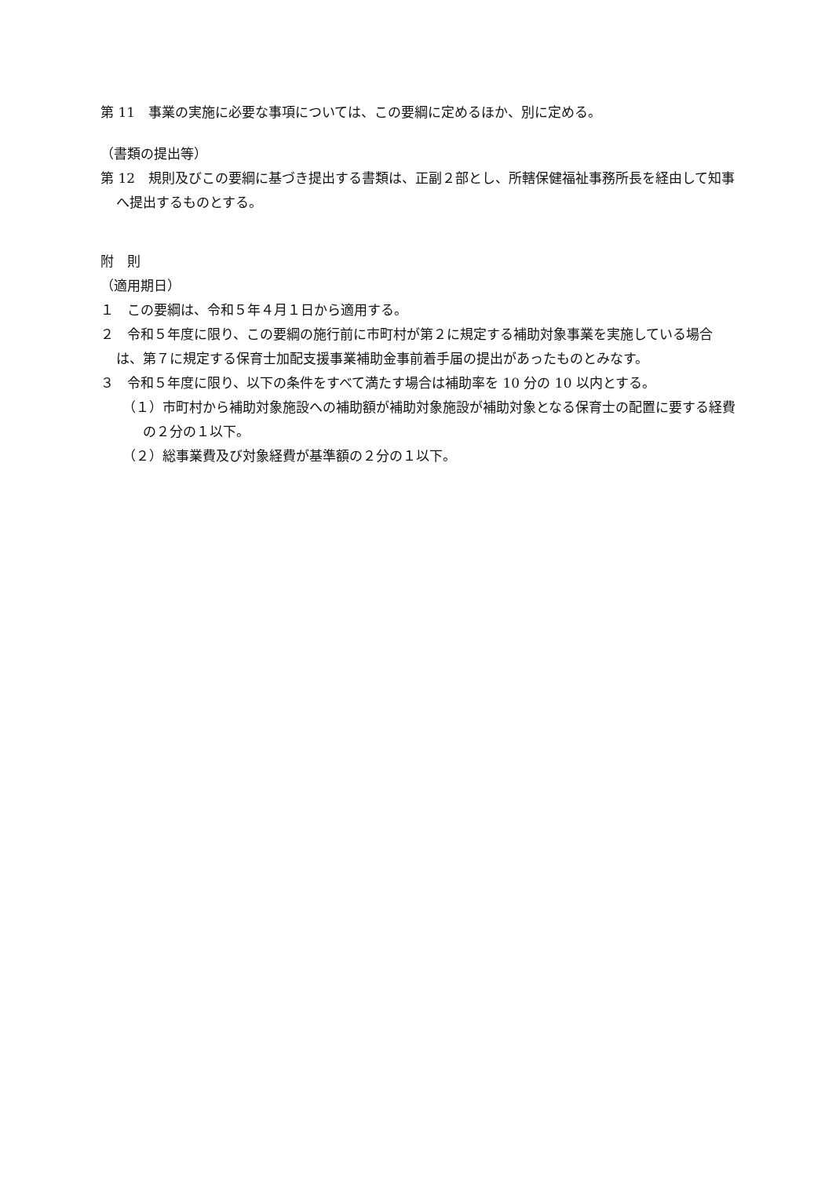第 11　事業の実施に必要な事項については、この要綱に定めるほか、別に定める。
（書類の提出等）
第 12　規則及びこの要綱に基づき提出する書類は、正副２部とし、所轄保健福祉事務所長を経由して知事へ提出するものとする。
附　則
（適用期日）
１　この要綱は、令和５年４月１日から適用する。
２　令和５年度に限り、この要綱の施行前に市町村が第２に規定する補助対象事業を実施している場合は、第７に規定する保育士加配支援事業補助金事前着手届の提出があったものとみなす。
３　令和５年度に限り、以下の条件をすべて満たす場合は補助率を 10 分の 10 以内とする。
（１）市町村から補助対象施設への補助額が補助対象施設が補助対象となる保育士の配置に要する経費の２分の１以下。
（２）総事業費及び対象経費が基準額の２分の１以下。